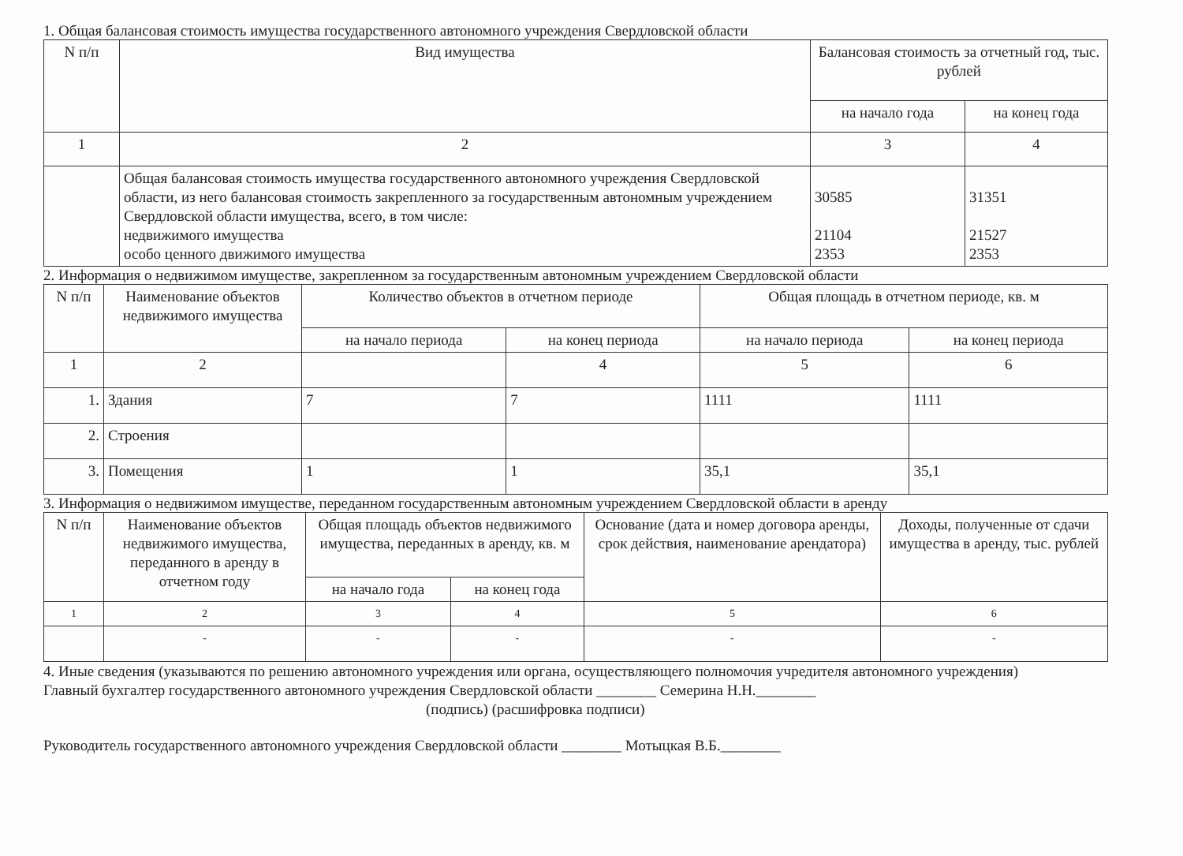1. Общая балансовая стоимость имущества государственного автономного учреждения Свердловской области
| N п/п | Вид имущества | Балансовая стоимость за отчетный год, тыс. рублей | |
| --- | --- | --- | --- |
| | | на начало года | на конец года |
| 1 | 2 | 3 | 4 |
| | Общая балансовая стоимость имущества государственного автономного учреждения Свердловской области, из него балансовая стоимость закрепленного за государственным автономным учреждением Свердловской области имущества, всего, в том числе: недвижимого имущества особо ценного движимого имущества | 30585 21104 2353 | 31351 21527 2353 |
2. Информация о недвижимом имуществе, закрепленном за государственным автономным учреждением Свердловской области
| N п/п | Наименование объектов недвижимого имущества | Количество объектов в отчетном периоде | | Общая площадь в отчетном периоде, кв. м | |
| --- | --- | --- | --- | --- | --- |
| | | на начало периода | на конец периода | на начало периода | на конец периода |
| 1 | 2 | | 4 | 5 | 6 |
| 1. | Здания | 7 | 7 | 1111 | 1111 |
| 2. | Строения | | | | |
| 3. | Помещения | 1 | 1 | 35,1 | 35,1 |
3. Информация о недвижимом имуществе, переданном государственным автономным учреждением Свердловской области в аренду
| N п/п | Наименование объектов недвижимого имущества, переданного в аренду в отчетном году | Общая площадь объектов недвижимого имущества, переданных в аренду, кв. м | | Основание (дата и номер договора аренды, срок действия, наименование арендатора) | Доходы, полученные от сдачи имущества в аренду, тыс. рублей |
| --- | --- | --- | --- | --- | --- |
| | | на начало года | на конец года | | |
| 1 | 2 | 3 | 4 | 5 | 6 |
| | - | - | - | - | - |
4. Иные сведения (указываются по решению автономного учреждения или органа, осуществляющего полномочия учредителя автономного учреждения)
Главный бухгалтер государственного автономного учреждения Свердловской области ________ Семерина Н.Н.________
(подпись) (расшифровка подписи)
Руководитель государственного автономного учреждения Свердловской области ________ Мотыцкая В.Б.________